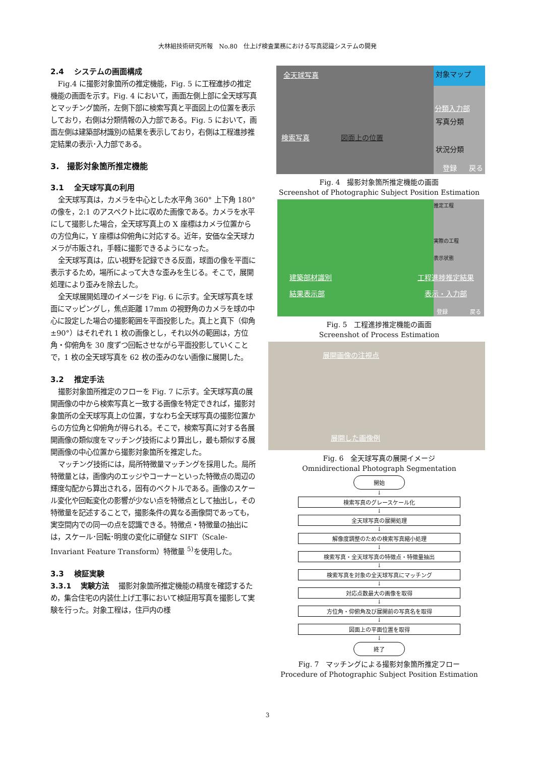大林組技術研究所報　No.80　仕上げ検査業務における写真認識システムの開発
2.4　 システムの画面構成
Fig.4 に撮影対象箇所の推定機能，Fig. 5 に工程進捗の推定機能の画面を示す。Fig. 4 において，画面左側上部に全天球写真とマッチング箇所，左側下部に検索写真と平面図上の位置を表示しており，右側は分類情報の入力部である。Fig. 5 において，画面左側は建築部材識別の結果を表示しており，右側は工程進捗推定結果の表示･入力部である。
3.　撮影対象箇所推定機能
3.1　 全天球写真の利用
全天球写真は，カメラを中心とした水平角 360° 上下角 180° の像を，2:1 のアスペクト比に収めた画像である。カメラを水平にして撮影した場合，全天球写真上の X 座標はカメラ位置からの方位角に，Y 座標は仰俯角に対応する。近年，安価な全天球カメラが市販され，手軽に撮影できるようになった。
全天球写真は，広い視野を記録できる反面，球面の像を平面に表示するため，場所によって大きな歪みを生じる。そこで，展開処理により歪みを除去した。
全天球展開処理のイメージを Fig. 6 に示す。全天球写真を球面にマッピングし，焦点距離 17mm の視野角のカメラを球の中心に設定した場合の撮影範囲を平面投影した。真上と真下（仰角±90°）はそれぞれ 1 枚の画像とし，それ以外の範囲は，方位角・仰俯角を 30 度ずつ回転させながら平面投影していくことで，1 枚の全天球写真を 62 枚の歪みのない画像に展開した。
3.2　 推定手法
撮影対象箇所推定のフローを Fig. 7 に示す。全天球写真の展開画像の中から検索写真と一致する画像を特定できれば，撮影対象箇所の全天球写真上の位置，すなわち全天球写真の撮影位置からの方位角と仰俯角が得られる。そこで，検索写真に対する各展開画像の類似度をマッチング技術により算出し，最も類似する展開画像の中心位置から撮影対象箇所を推定した。
マッチング技術には，局所特徴量マッチングを採用した。局所特徴量とは，画像内のエッジやコーナーといった特徴点の周辺の輝度勾配から算出される，固有のベクトルである。画像のスケール変化や回転変化の影響が少ない点を特徴点として抽出し，その特徴量を記述することで，撮影条件の異なる画像間であっても，実空間内での同一の点を認識できる。特徴点・特徴量の抽出には，スケール･回転･明度の変化に頑健な SIFT（Scale-Invariant Feature Transform）特徴量 <sup>5)</sup>を使用した。
3.3　 検証実験
3.3.1　 実験方法　 撮影対象箇所推定機能の精度を確認するため，集合住宅の内装仕上げ工事において検証用写真を撮影して実験を行った。対象工程は，住戸内の様
全天球写真
検索写真 図面上の位置
対象マップ
分類入力部
写真分類
状況分類
登録 戻る
Fig. 4　撮影対象箇所推定機能の画面
Screenshot of Photographic Subject Position Estimation
推定工程
実際の工程
表示状態
建築部材識別
結果表示部
工程進捗推定結果
表示・入力部
登録 戻る
Fig. 5　工程進捗推定機能の画面
Screenshot of Process Estimation
展開画像の注視点
展開した画像例
Fig. 6　全天球写真の展開イメージ
Omnidirectional Photograph Segmentation
開始
↓
検索写真のグレースケール化
↓
全天球写真の展開処理
↓
解像度調整のための検索写真縮小処理
↓
検索写真・全天球写真の特徴点・特徴量抽出
↓
検索写真を対象の全天球写真にマッチング
↓
対応点数最大の画像を取得
↓
方位角・仰俯角及び展開前の写真名を取得
↓
図面上の平面位置を取得
↓
終了
Fig. 7　マッチングによる撮影対象箇所推定フロー
Procedure of Photographic Subject Position Estimation
3